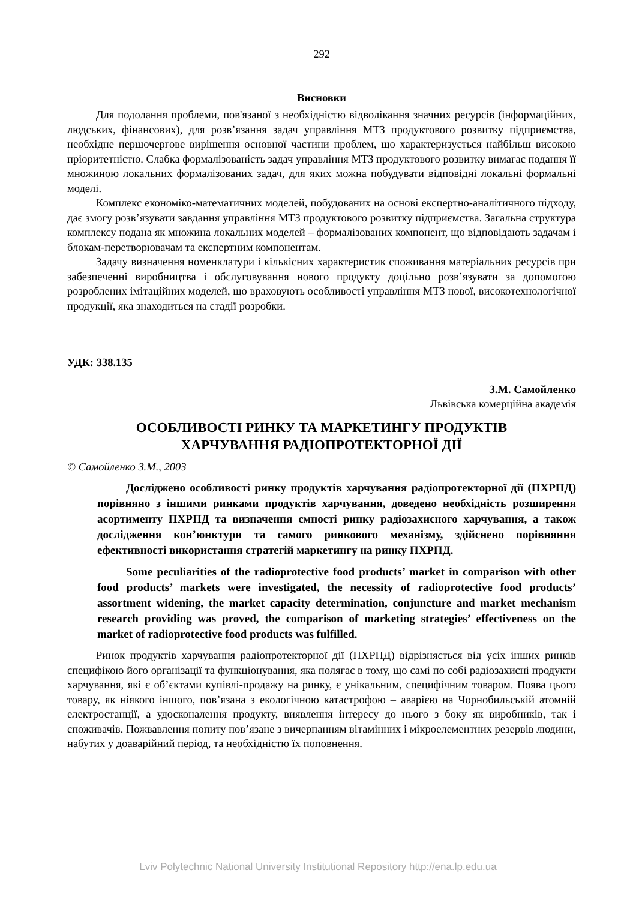292
Висновки
Для подолання проблеми, пов'язаної з необхідністю відволікання значних ресурсів (інформаційних, людських, фінансових), для розв’язання задач управління МТЗ продуктового розвитку підприємства, необхідне першочергове вирішення основної частини проблем, що характеризується найбільш високою пріоритетністю. Слабка формалізованість задач управління МТЗ продуктового розвитку вимагає подання її множиною локальних формалізованих задач, для яких можна побудувати відповідні локальні формальні моделі.
Комплекс економіко-математичних моделей, побудованих на основі експертно-аналітичного підходу, дає змогу розв’язувати завдання управління МТЗ продуктового розвитку підприємства. Загальна структура комплексу подана як множина локальних моделей – формалізованих компонент, що відповідають задачам і блокам-перетворювачам та експертним компонентам.
Задачу визначення номенклатури і кількісних характеристик споживання матеріальних ресурсів при забезпеченні виробництва і обслуговування нового продукту доцільно розв’язувати за допомогою розроблених імітаційних моделей, що враховують особливості управління МТЗ нової, високотехнологічної продукції, яка знаходиться на стадії розробки.
УДК: 338.135
З.М. Самойленко
Львівська комерційна академія
ОСОБЛИВОСТІ РИНКУ ТА МАРКЕТИНГУ ПРОДУКТІВ
ХАРЧУВАННЯ РАДІОПРОТЕКТОРНОЇ ДІЇ
© Самойленко З.М., 2003
Досліджено особливості ринку продуктів харчування радіопротекторної дії (ПХРПД) порівняно з іншими ринками продуктів харчування, доведено необхідність розширення асортименту ПХРПД та визначення ємності ринку радіозахисного харчування, а також дослідження кон’юнктури та самого ринкового механізму, здійснено порівняння ефективності використання стратегій маркетингу на ринку ПХРПД.
Some peculiarities of the radioprotective food products’ market in comparison with other food products’ markets were investigated, the necessity of radioprotective food products’ assortment widening, the market capacity determination, conjuncture and market mechanism research providing was proved, the comparison of marketing strategies’ effectiveness on the market of radioprotective food products was fulfilled.
Ринок продуктів харчування радіопротекторної дії (ПХРПД) відрізняється від усіх інших ринків специфікою його організації та функціонування, яка полягає в тому, що самі по собі радіозахисні продукти харчування, які є об’єктами купівлі-продажу на ринку, є унікальним, специфічним товаром. Поява цього товару, як ніякого іншого, пов’язана з екологічною катастрофою – аварією на Чорнобильській атомній електростанції, а удосконалення продукту, виявлення інтересу до нього з боку як виробників, так і споживачів. Пожвавлення попиту пов’язане з вичерпанням вітамінних і мікроелементних резервів людини, набутих у доаварійний період, та необхідністю їх поповнення.
Lviv Polytechnic National University Institutional Repository http://ena.lp.edu.ua